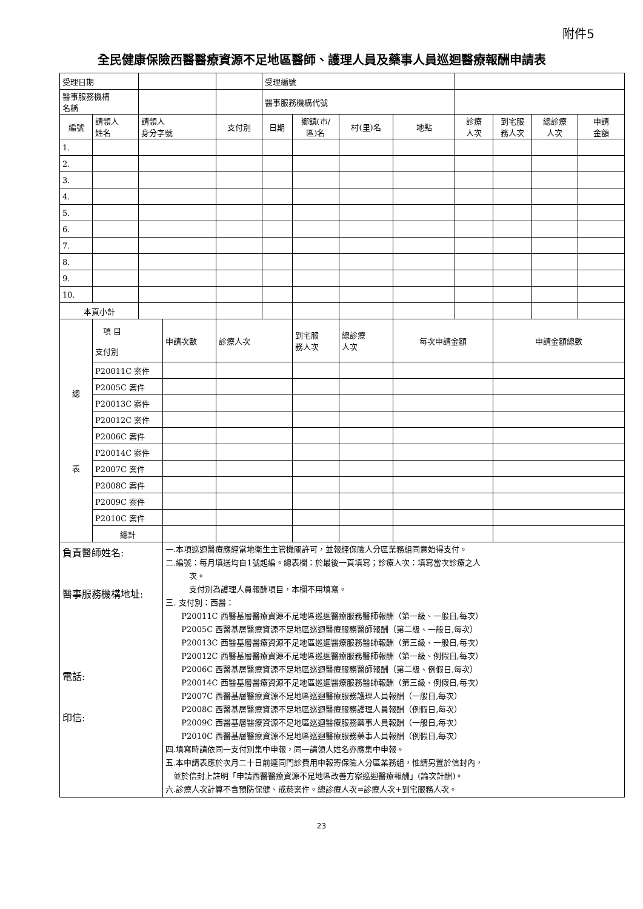附件5
全民健康保險西醫醫療資源不足地區醫師、護理人員及藥事人員巡迴醫療報酬申請表
| 受理日期 | | | | | 受理編號 | | | | | | | |
| 醫事服務機構 名稱 | | | | | 醫事服務機構代號 | | | | | | | |
| 編號 | 請領人 姓名 | 請領人 身分字號 | | 支付別 | 日期 | 鄉鎮(市/ 區)名 | 村(里)名 | 地點 | 診療 人次 | 到宅服 務人次 | 總診療 人次 | 申請 金額 |
| 1. | | | | | | | | | | | | |
| 2. | | | | | | | | | | | | |
| 3. | | | | | | | | | | | | |
| 4. | | | | | | | | | | | | |
| 5. | | | | | | | | | | | | |
| 6. | | | | | | | | | | | | |
| 7. | | | | | | | | | | | | |
| 8. | | | | | | | | | | | | |
| 9. | | | | | | | | | | | | |
| 10. | | | | | | | | | | | | |
| 本頁小計 | | | | | | | | | | | | |
| 總 表 | 項 目 支付別 | | 申請次數 | 診療人次 | | 到宅服 務人次 | 總診療 人次 | 每次申請金額 | | 申請金額總數 | | |
| | P20011C 案件 | | | | | | | | | | | |
| | P2005C 案件 | | | | | | | | | | | |
| | P20013C 案件 | | | | | | | | | | | |
| | P20012C 案件 | | | | | | | | | | | |
| | P2006C 案件 | | | | | | | | | | | |
| | P20014C 案件 | | | | | | | | | | | |
| | P2007C 案件 | | | | | | | | | | | |
| | P2008C 案件 | | | | | | | | | | | |
| | P2009C 案件 | | | | | | | | | | | |
| | P2010C 案件 | | | | | | | | | | | |
| | 總計 | | | | | | | | | | | |
| 負責醫師姓名: 醫事服務機構地址: 電話: 印信: | | | 一.本項巡迴醫療應經當地衛生主管機關許可，並報經保險人分區業務組同意始得支付。 二.編號：每月填送均自1號起編。總表欄：於最後一頁填寫；診療人次：填寫當次診療之人 次。 支付別為護理人員報酬項目，本欄不用填寫。 三. 支付別：西醫： P20011C 西醫基層醫療資源不足地區巡迴醫療服務醫師報酬（第一級、一般日,每次） P2005C 西醫基層醫療資源不足地區巡迴醫療服務醫師報酬（第二級、一般日,每次） P20013C 西醫基層醫療資源不足地區巡迴醫療服務醫師報酬（第三級、一般日,每次） P20012C 西醫基層醫療資源不足地區巡迴醫療服務醫師報酬（第一級、例假日,每次） P2006C 西醫基層醫療資源不足地區巡迴醫療服務醫師報酬（第二級、例假日,每次） P20014C 西醫基層醫療資源不足地區巡迴醫療服務醫師報酬（第三級、例假日,每次） P2007C 西醫基層醫療資源不足地區巡迴醫療服務護理人員報酬（一般日,每次） P2008C 西醫基層醫療資源不足地區巡迴醫療服務護理人員報酬（例假日,每次） P2009C 西醫基層醫療資源不足地區巡迴醫療服務藥事人員報酬（一般日,每次） P2010C 西醫基層醫療資源不足地區巡迴醫療服務藥事人員報酬（例假日,每次） 四.填寫時請依同一支付別集中申報，同一請領人姓名亦應集中申報。 五.本申請表應於次月二十日前連同門診費用申報寄保險人分區業務組，惟請另置於信封內， 並於信封上註明「申請西醫醫療資源不足地區改善方案巡迴醫療報酬」(論次計酬)。 六.診療人次計算不含預防保健、戒菸案件。總診療人次=診療人次+到宅服務人次。 | | | | | | | | | |
23